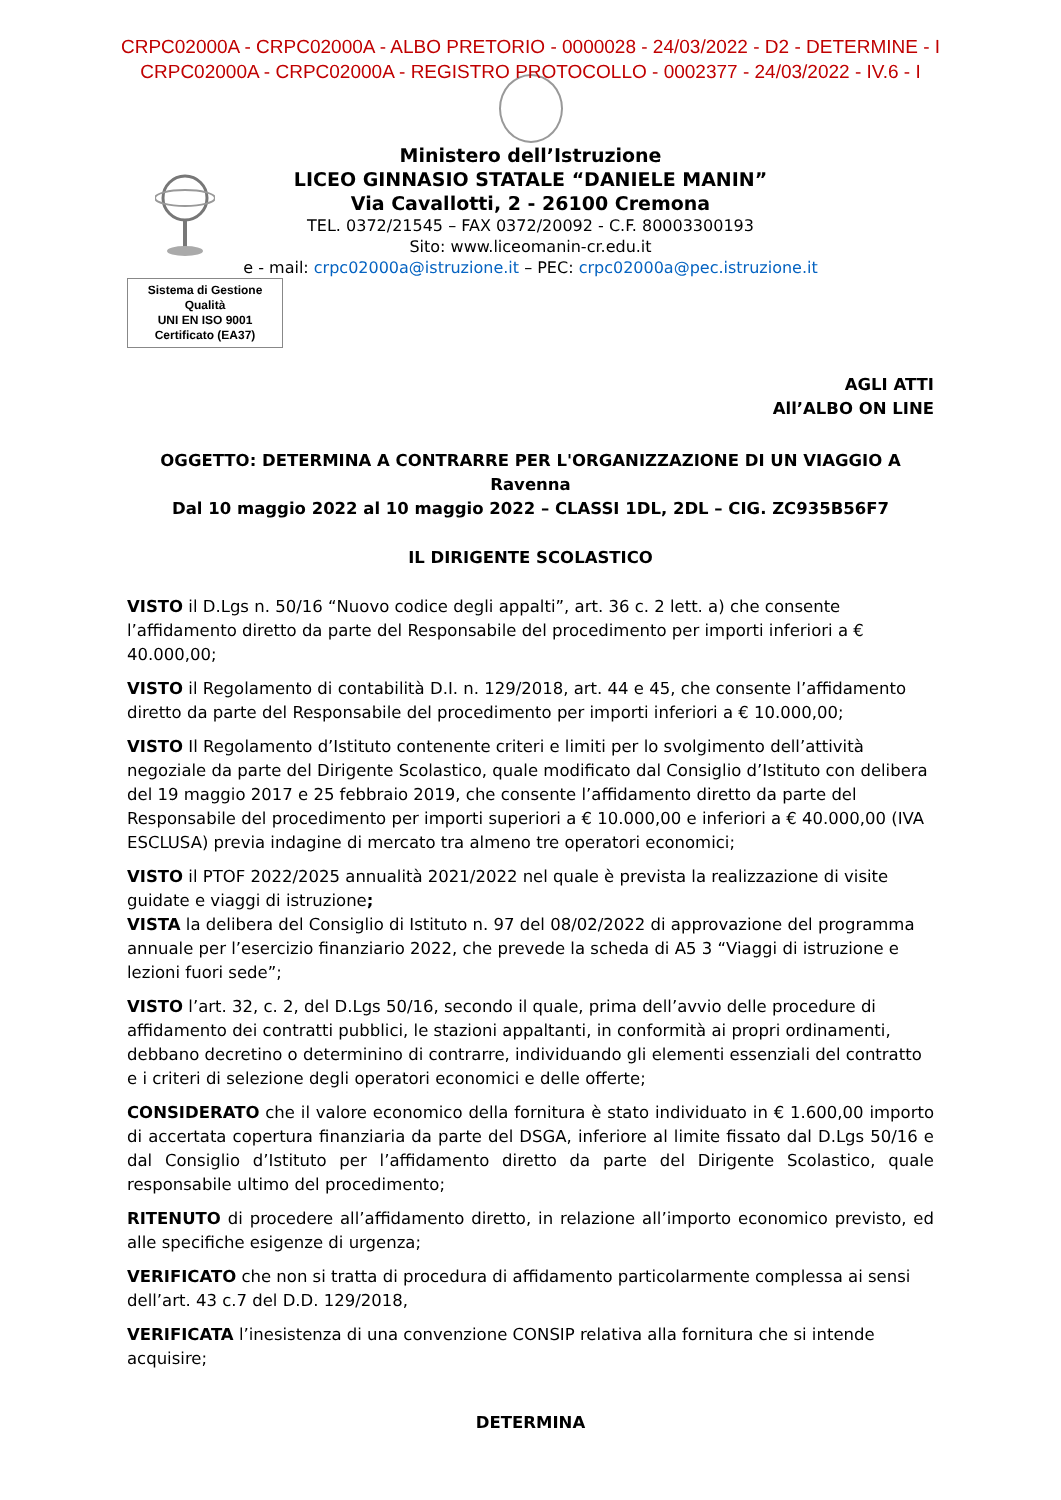CRPC02000A - CRPC02000A - ALBO PRETORIO - 0000028 - 24/03/2022 - D2 - DETERMINE - I
CRPC02000A - CRPC02000A - REGISTRO PROTOCOLLO - 0002377 - 24/03/2022 - IV.6 - I
Ministero dell’Istruzione
LICEO GINNASIO STATALE “DANIELE MANIN”
Via Cavallotti, 2 - 26100 Cremona
TEL. 0372/21545 – FAX 0372/20092 - C.F. 80003300193
Sito: www.liceomanin-cr.edu.it
e - mail: crpc02000a@istruzione.it – PEC: crpc02000a@pec.istruzione.it
Sistema di Gestione Qualità
UNI EN ISO 9001
Certificato (EA37)
AGLI ATTI
All’ALBO ON LINE
OGGETTO: DETERMINA A CONTRARRE PER L'ORGANIZZAZIONE DI UN VIAGGIO A Ravenna
Dal 10 maggio 2022 al 10 maggio 2022 – CLASSI 1DL, 2DL – CIG. ZC935B56F7
IL DIRIGENTE SCOLASTICO
VISTO il D.Lgs n. 50/16 “Nuovo codice degli appalti”, art. 36 c. 2 lett. a) che consente l’affidamento diretto da parte del Responsabile del procedimento per importi inferiori a € 40.000,00;
VISTO il Regolamento di contabilità D.I. n. 129/2018, art. 44 e 45, che consente l’affidamento diretto da parte del Responsabile del procedimento per importi inferiori a € 10.000,00;
VISTO Il Regolamento d’Istituto contenente criteri e limiti per lo svolgimento dell’attività negoziale da parte del Dirigente Scolastico, quale modificato dal Consiglio d’Istituto con delibera del 19 maggio 2017 e 25 febbraio 2019, che consente l’affidamento diretto da parte del Responsabile del procedimento per importi superiori a € 10.000,00 e inferiori a € 40.000,00 (IVA ESCLUSA) previa indagine di mercato tra almeno tre operatori economici;
VISTO il PTOF 2022/2025 annualità 2021/2022 nel quale è prevista la realizzazione di visite guidate e viaggi di istruzione;
VISTA la delibera del Consiglio di Istituto n. 97 del 08/02/2022 di approvazione del programma annuale per l’esercizio finanziario 2022, che prevede la scheda di A5 3 “Viaggi di istruzione e lezioni fuori sede”;
VISTO l’art. 32, c. 2, del D.Lgs 50/16, secondo il quale, prima dell’avvio delle procedure di affidamento dei contratti pubblici, le stazioni appaltanti, in conformità ai propri ordinamenti, debbano decretino o determinino di contrarre, individuando gli elementi essenziali del contratto e i criteri di selezione degli operatori economici e delle offerte;
CONSIDERATO che il valore economico della fornitura è stato individuato in € 1.600,00 importo di accertata copertura finanziaria da parte del DSGA, inferiore al limite fissato dal D.Lgs 50/16 e dal Consiglio d’Istituto per l’affidamento diretto da parte del Dirigente Scolastico, quale responsabile ultimo del procedimento;
RITENUTO di procedere all’affidamento diretto, in relazione all’importo economico previsto, ed alle specifiche esigenze di urgenza;
VERIFICATO che non si tratta di procedura di affidamento particolarmente complessa ai sensi dell’art. 43 c.7 del D.D. 129/2018,
VERIFICATA l’inesistenza di una convenzione CONSIP relativa alla fornitura che si intende acquisire;
DETERMINA